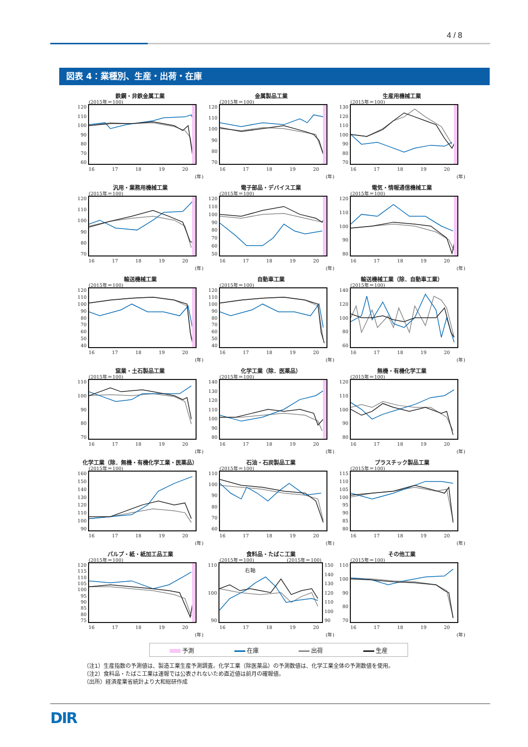4 / 8
図表 4：業種別、生産・出荷・在庫
鉄鋼・非鉄金属工業
(2015年＝100)
120
110
100
90
80
70
60
16 17 18 19 20
(年)
金属製品工業
(2015年＝100)
120
110
100
90
80
70
16 17 18 19 20
(年)
生産用機械工業
(2015年＝100)
130
120
110
100
90
80
70
16 17 18 19 20
(年)
汎用・業務用機械工業
(2015年＝100)
120
110
100
90
80
70
16 17 18 19 20
(年)
電子部品・デバイス工業
(2015年＝100)
120
110
100
90
80
70
60
50
16 17 18 19 20
(年)
電気・情報通信機械工業
(2015年＝100)
120
110
100
90
80
16 17 18 19 20
(年)
輸送機械工業
(2015年＝100)
120
110
100
90
80
70
60
50
40
16 17 18 19 20
(年)
自動車工業
(2015年＝100)
120
110
100
90
80
70
60
50
40
16 17 18 19 20
(年)
輸送機械工業（除．自動車工業）
(2015年＝100)
140
120
100
80
60
16 17 18 19 20
(年)
窯業・土石製品工業
(2015年＝100)
110
100
90
80
70
16 17 18 19 20
(年)
化学工業（除．医薬品）
(2015年＝100)
140
130
120
110
100
90
80
16 17 18 19 20
(年)
無機・有機化学工業
(2015年＝100)
120
110
100
90
80
16 17 18 19 20
(年)
化学工業（除．無機・有機化学工業・医薬品）
(2015年＝100)
160
150
140
130
120
110
100
90
16 17 18 19 20
(年)
石油・石炭製品工業
(2015年＝100)
110
100
90
80
70
60
16 17 18 19 20
(年)
プラスチック製品工業
(2015年＝100)
115
110
105
100
95
90
85
80
16 17 18 19 20
(年)
パルプ・紙・紙加工品工業
(2015年＝100)
120
115
110
105
100
95
90
85
80
75
16 17 18 19 20
(年)
食料品・たばこ工業
(2015年＝100) (2015年＝100)
110
100
90
右軸
150
140
130
120
110
100
90
16 17 18 19 20
(年)
その他工業
(2015年＝100)
110
100
90
80
70
16 17 18 19 20
(年)
予測 在庫 出荷 生産
（注1）生産指数の予測値は、製造工業生産予測調査。化学工業（除医薬品）の予測数値は、化学工業全体の予測数値を使用。
（注2）食料品・たばこ工業は速報では公表されないため直近値は前月の確報値。
（出所）経済産業省統計より大和総研作成
DIR